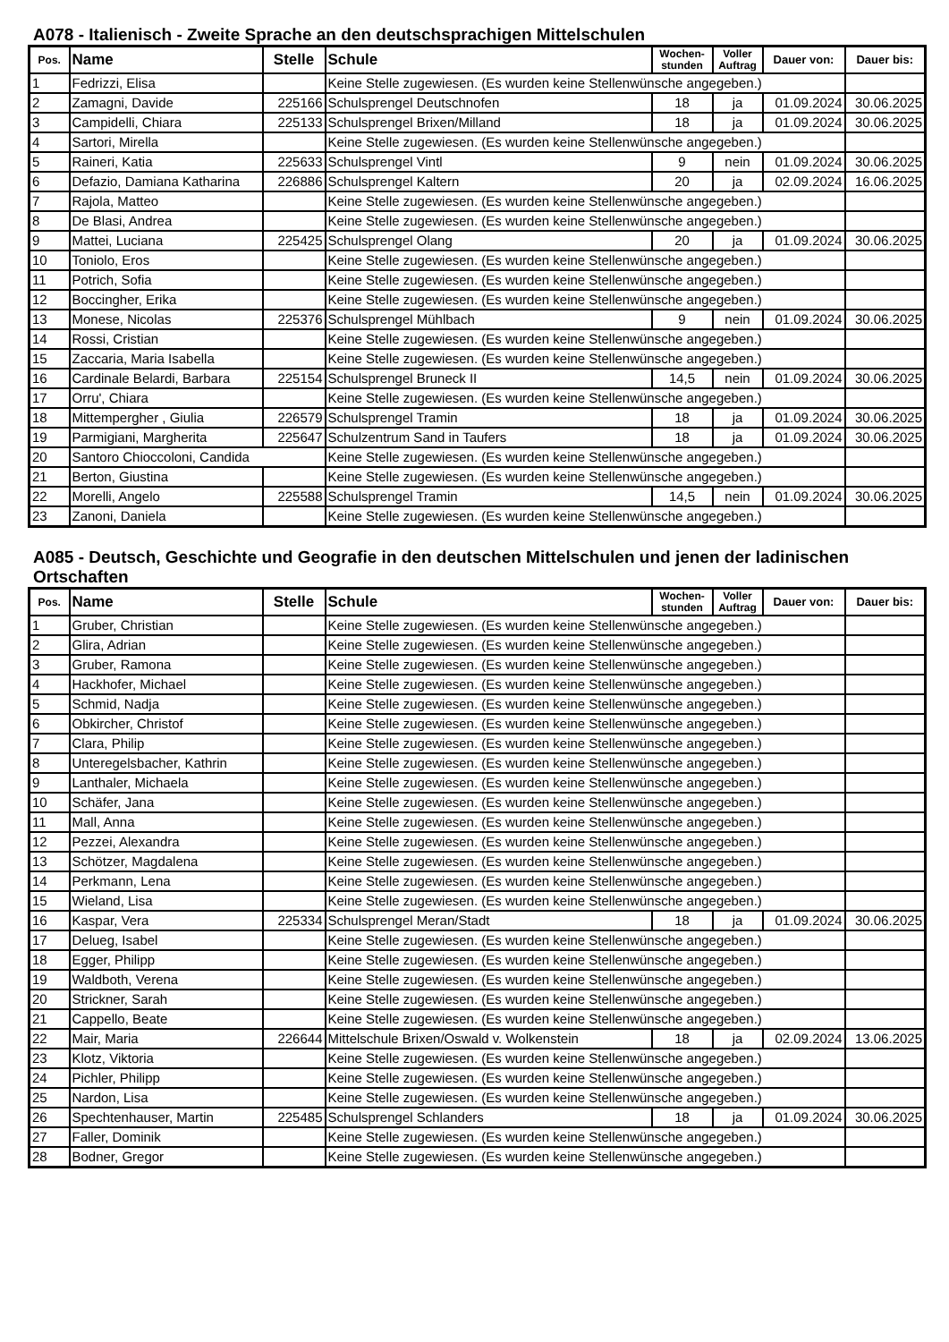A078 - Italienisch - Zweite Sprache an den deutschsprachigen Mittelschulen
| Pos. | Name | Stelle | Schule | Wochen- stunden | Voller Auftrag | Dauer von: | Dauer bis: |
| --- | --- | --- | --- | --- | --- | --- | --- |
| 1 | Fedrizzi, Elisa | | Keine Stelle zugewiesen. (Es wurden keine Stellenwünsche angegeben.) | | | | |
| 2 | Zamagni, Davide | 225166 | Schulsprengel Deutschnofen | 18 | ja | 01.09.2024 | 30.06.2025 |
| 3 | Campidelli, Chiara | 225133 | Schulsprengel Brixen/Milland | 18 | ja | 01.09.2024 | 30.06.2025 |
| 4 | Sartori, Mirella | | Keine Stelle zugewiesen. (Es wurden keine Stellenwünsche angegeben.) | | | | |
| 5 | Raineri, Katia | 225633 | Schulsprengel Vintl | 9 | nein | 01.09.2024 | 30.06.2025 |
| 6 | Defazio, Damiana Katharina | 226886 | Schulsprengel Kaltern | 20 | ja | 02.09.2024 | 16.06.2025 |
| 7 | Rajola, Matteo | | Keine Stelle zugewiesen. (Es wurden keine Stellenwünsche angegeben.) | | | | |
| 8 | De Blasi, Andrea | | Keine Stelle zugewiesen. (Es wurden keine Stellenwünsche angegeben.) | | | | |
| 9 | Mattei, Luciana | 225425 | Schulsprengel Olang | 20 | ja | 01.09.2024 | 30.06.2025 |
| 10 | Toniolo, Eros | | Keine Stelle zugewiesen. (Es wurden keine Stellenwünsche angegeben.) | | | | |
| 11 | Potrich, Sofia | | Keine Stelle zugewiesen. (Es wurden keine Stellenwünsche angegeben.) | | | | |
| 12 | Boccingher, Erika | | Keine Stelle zugewiesen. (Es wurden keine Stellenwünsche angegeben.) | | | | |
| 13 | Monese, Nicolas | 225376 | Schulsprengel Mühlbach | 9 | nein | 01.09.2024 | 30.06.2025 |
| 14 | Rossi, Cristian | | Keine Stelle zugewiesen. (Es wurden keine Stellenwünsche angegeben.) | | | | |
| 15 | Zaccaria, Maria Isabella | | Keine Stelle zugewiesen. (Es wurden keine Stellenwünsche angegeben.) | | | | |
| 16 | Cardinale Belardi, Barbara | 225154 | Schulsprengel Bruneck II | 14,5 | nein | 01.09.2024 | 30.06.2025 |
| 17 | Orru', Chiara | | Keine Stelle zugewiesen. (Es wurden keine Stellenwünsche angegeben.) | | | | |
| 18 | Mittempergher , Giulia | 226579 | Schulsprengel Tramin | 18 | ja | 01.09.2024 | 30.06.2025 |
| 19 | Parmigiani, Margherita | 225647 | Schulzentrum Sand in Taufers | 18 | ja | 01.09.2024 | 30.06.2025 |
| 20 | Santoro Chioccoloni, Candida | | Keine Stelle zugewiesen. (Es wurden keine Stellenwünsche angegeben.) | | | | |
| 21 | Berton, Giustina | | Keine Stelle zugewiesen. (Es wurden keine Stellenwünsche angegeben.) | | | | |
| 22 | Morelli, Angelo | 225588 | Schulsprengel Tramin | 14,5 | nein | 01.09.2024 | 30.06.2025 |
| 23 | Zanoni, Daniela | | Keine Stelle zugewiesen. (Es wurden keine Stellenwünsche angegeben.) | | | | |
A085 - Deutsch, Geschichte und Geografie in den deutschen Mittelschulen und jenen der ladinischen Ortschaften
| Pos. | Name | Stelle | Schule | Wochen- stunden | Voller Auftrag | Dauer von: | Dauer bis: |
| --- | --- | --- | --- | --- | --- | --- | --- |
| 1 | Gruber, Christian | | Keine Stelle zugewiesen. (Es wurden keine Stellenwünsche angegeben.) | | | | |
| 2 | Glira, Adrian | | Keine Stelle zugewiesen. (Es wurden keine Stellenwünsche angegeben.) | | | | |
| 3 | Gruber, Ramona | | Keine Stelle zugewiesen. (Es wurden keine Stellenwünsche angegeben.) | | | | |
| 4 | Hackhofer, Michael | | Keine Stelle zugewiesen. (Es wurden keine Stellenwünsche angegeben.) | | | | |
| 5 | Schmid, Nadja | | Keine Stelle zugewiesen. (Es wurden keine Stellenwünsche angegeben.) | | | | |
| 6 | Obkircher, Christof | | Keine Stelle zugewiesen. (Es wurden keine Stellenwünsche angegeben.) | | | | |
| 7 | Clara, Philip | | Keine Stelle zugewiesen. (Es wurden keine Stellenwünsche angegeben.) | | | | |
| 8 | Unteregelsbacher, Kathrin | | Keine Stelle zugewiesen. (Es wurden keine Stellenwünsche angegeben.) | | | | |
| 9 | Lanthaler, Michaela | | Keine Stelle zugewiesen. (Es wurden keine Stellenwünsche angegeben.) | | | | |
| 10 | Schäfer, Jana | | Keine Stelle zugewiesen. (Es wurden keine Stellenwünsche angegeben.) | | | | |
| 11 | Mall, Anna | | Keine Stelle zugewiesen. (Es wurden keine Stellenwünsche angegeben.) | | | | |
| 12 | Pezzei, Alexandra | | Keine Stelle zugewiesen. (Es wurden keine Stellenwünsche angegeben.) | | | | |
| 13 | Schötzer, Magdalena | | Keine Stelle zugewiesen. (Es wurden keine Stellenwünsche angegeben.) | | | | |
| 14 | Perkmann, Lena | | Keine Stelle zugewiesen. (Es wurden keine Stellenwünsche angegeben.) | | | | |
| 15 | Wieland, Lisa | | Keine Stelle zugewiesen. (Es wurden keine Stellenwünsche angegeben.) | | | | |
| 16 | Kaspar, Vera | 225334 | Schulsprengel Meran/Stadt | 18 | ja | 01.09.2024 | 30.06.2025 |
| 17 | Delueg, Isabel | | Keine Stelle zugewiesen. (Es wurden keine Stellenwünsche angegeben.) | | | | |
| 18 | Egger, Philipp | | Keine Stelle zugewiesen. (Es wurden keine Stellenwünsche angegeben.) | | | | |
| 19 | Waldboth, Verena | | Keine Stelle zugewiesen. (Es wurden keine Stellenwünsche angegeben.) | | | | |
| 20 | Strickner, Sarah | | Keine Stelle zugewiesen. (Es wurden keine Stellenwünsche angegeben.) | | | | |
| 21 | Cappello, Beate | | Keine Stelle zugewiesen. (Es wurden keine Stellenwünsche angegeben.) | | | | |
| 22 | Mair, Maria | 226644 | Mittelschule Brixen/Oswald v. Wolkenstein | 18 | ja | 02.09.2024 | 13.06.2025 |
| 23 | Klotz, Viktoria | | Keine Stelle zugewiesen. (Es wurden keine Stellenwünsche angegeben.) | | | | |
| 24 | Pichler, Philipp | | Keine Stelle zugewiesen. (Es wurden keine Stellenwünsche angegeben.) | | | | |
| 25 | Nardon, Lisa | | Keine Stelle zugewiesen. (Es wurden keine Stellenwünsche angegeben.) | | | | |
| 26 | Spechtenhauser, Martin | 225485 | Schulsprengel Schlanders | 18 | ja | 01.09.2024 | 30.06.2025 |
| 27 | Faller, Dominik | | Keine Stelle zugewiesen. (Es wurden keine Stellenwünsche angegeben.) | | | | |
| 28 | Bodner, Gregor | | Keine Stelle zugewiesen. (Es wurden keine Stellenwünsche angegeben.) | | | | |